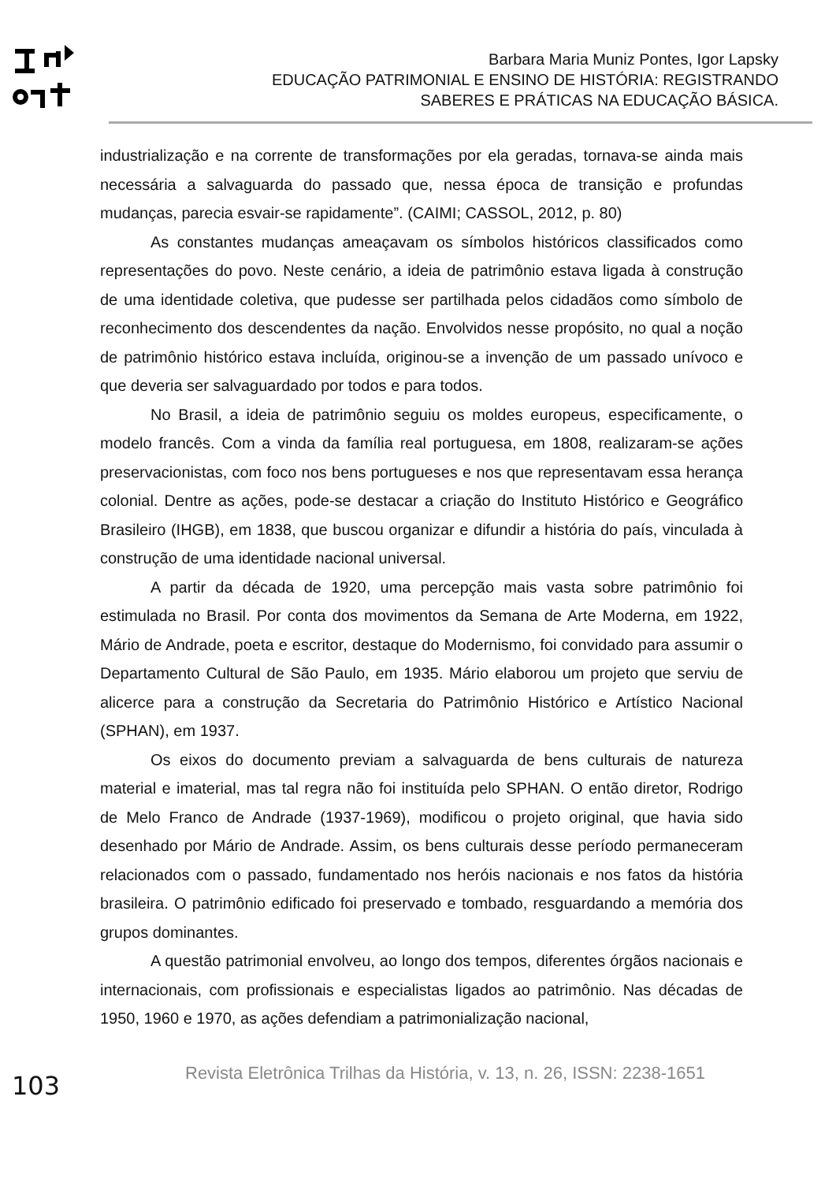Barbara Maria Muniz Pontes, Igor Lapsky
EDUCAÇÃO PATRIMONIAL E ENSINO DE HISTÓRIA: REGISTRANDO
SABERES E PRÁTICAS NA EDUCAÇÃO BÁSICA.
industrialização e na corrente de transformações por ela geradas, tornava-se ainda mais necessária a salvaguarda do passado que, nessa época de transição e profundas mudanças, parecia esvair-se rapidamente”. (CAIMI; CASSOL, 2012, p. 80)
As constantes mudanças ameaçavam os símbolos históricos classificados como representações do povo. Neste cenário, a ideia de patrimônio estava ligada à construção de uma identidade coletiva, que pudesse ser partilhada pelos cidadãos como símbolo de reconhecimento dos descendentes da nação. Envolvidos nesse propósito, no qual a noção de patrimônio histórico estava incluída, originou-se a invenção de um passado unívoco e que deveria ser salvaguardado por todos e para todos.
No Brasil, a ideia de patrimônio seguiu os moldes europeus, especificamente, o modelo francês. Com a vinda da família real portuguesa, em 1808, realizaram-se ações preservacionistas, com foco nos bens portugueses e nos que representavam essa herança colonial. Dentre as ações, pode-se destacar a criação do Instituto Histórico e Geográfico Brasileiro (IHGB), em 1838, que buscou organizar e difundir a história do país, vinculada à construção de uma identidade nacional universal.
A partir da década de 1920, uma percepção mais vasta sobre patrimônio foi estimulada no Brasil. Por conta dos movimentos da Semana de Arte Moderna, em 1922, Mário de Andrade, poeta e escritor, destaque do Modernismo, foi convidado para assumir o Departamento Cultural de São Paulo, em 1935. Mário elaborou um projeto que serviu de alicerce para a construção da Secretaria do Patrimônio Histórico e Artístico Nacional (SPHAN), em 1937.
Os eixos do documento previam a salvaguarda de bens culturais de natureza material e imaterial, mas tal regra não foi instituída pelo SPHAN. O então diretor, Rodrigo de Melo Franco de Andrade (1937-1969), modificou o projeto original, que havia sido desenhado por Mário de Andrade. Assim, os bens culturais desse período permaneceram relacionados com o passado, fundamentado nos heróis nacionais e nos fatos da história brasileira. O patrimônio edificado foi preservado e tombado, resguardando a memória dos grupos dominantes.
A questão patrimonial envolveu, ao longo dos tempos, diferentes órgãos nacionais e internacionais, com profissionais e especialistas ligados ao patrimônio. Nas décadas de 1950, 1960 e 1970, as ações defendiam a patrimonialização nacional,
103
Revista Eletrônica Trilhas da História, v. 13, n. 26, ISSN: 2238-1651